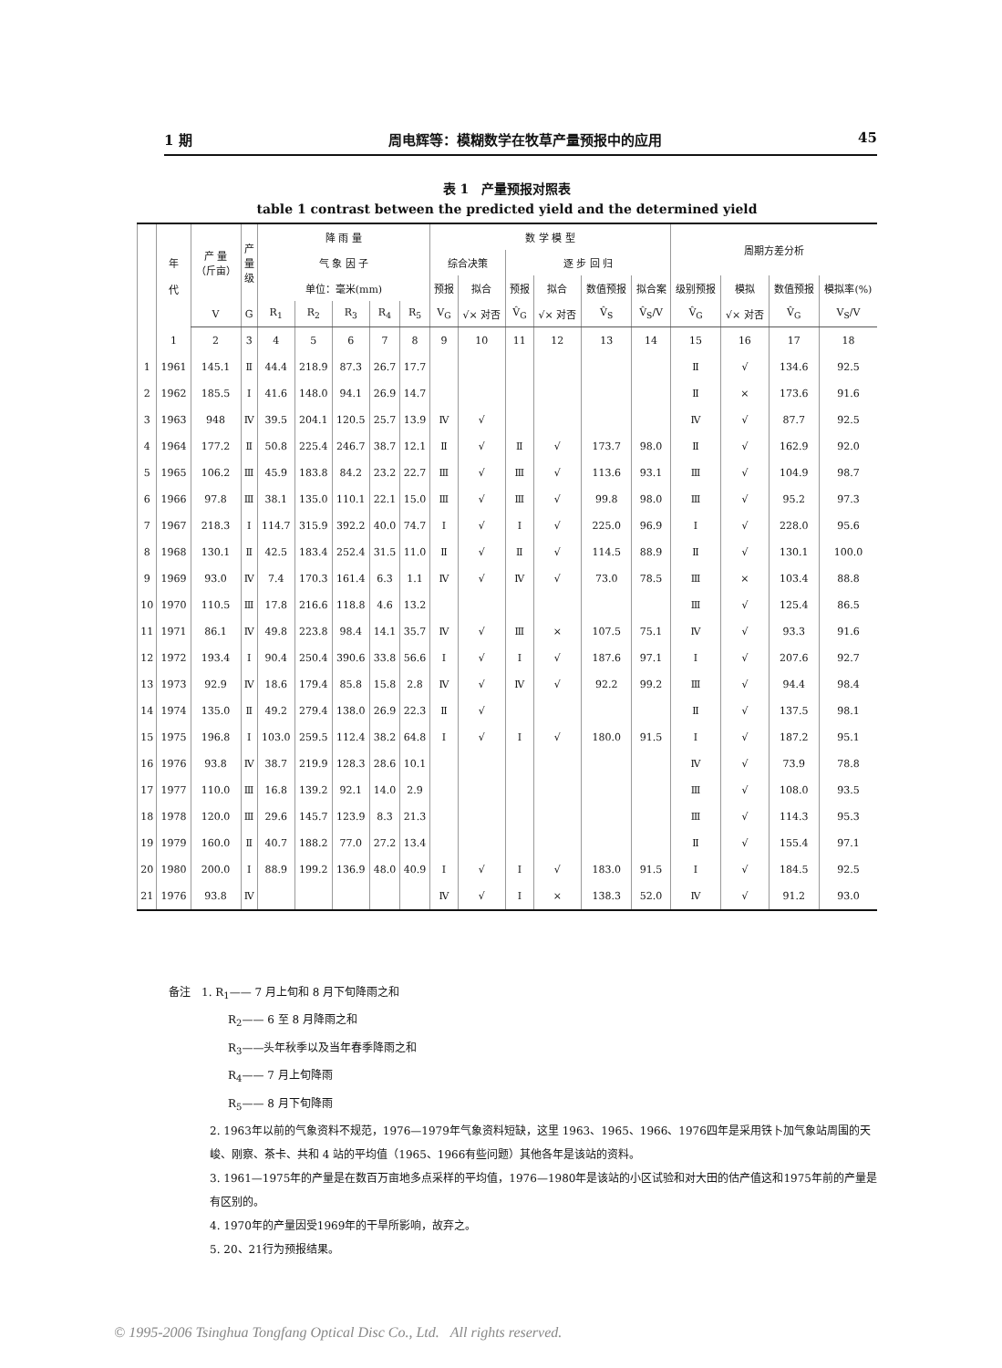1 期 周电辉等：模糊数学在牧草产量预报中的应用 45
表 1　产量预报对照表
table 1 contrast between the predicted yield and the determined yield
| | 年 代 | 产 量 （斤亩） | 产 量 级 | 降 雨 量 | | | | | 数 学 模 型 | | | | | | 周期方差分析 | | | |
| --- | --- | --- | --- | --- | --- | --- | --- | --- | --- | --- | --- | --- | --- | --- | --- | --- | --- | --- |
| | | | | 气 象 因 子 | | | | | 综合决策 | | 逐 步 回 归 | | | | | | | |
| | | | | 单位：毫米(mm) | | | | | 预报 | 拟合 | 预报 | 拟合 | 数值预报 | 拟合案 | 级别预报 | 模拟 | 数值预报 | 模拟率(%) |
| | | V | G | R<sub>1</sub> | R<sub>2</sub> | R<sub>3</sub> | R<sub>4</sub> | R<sub>5</sub> | V<sub>G</sub> | √× 对否 | V̂<sub>G</sub> | √× 对否 | V̂<sub>S</sub> | V̂<sub>S</sub>/V | V̂<sub>G</sub> | √× 对否 | V̂<sub>G</sub> | V<sub>S</sub>/V |
| | 1 | 2 | 3 | 4 | 5 | 6 | 7 | 8 | 9 | 10 | 11 | 12 | 13 | 14 | 15 | 16 | 17 | 18 |
| 1 | 1961 | 145.1 | Ⅱ | 44.4 | 218.9 | 87.3 | 26.7 | 17.7 | | | | | | | Ⅱ | √ | 134.6 | 92.5 |
| 2 | 1962 | 185.5 | Ⅰ | 41.6 | 148.0 | 94.1 | 26.9 | 14.7 | | | | | | | Ⅱ | × | 173.6 | 91.6 |
| 3 | 1963 | 948 | Ⅳ | 39.5 | 204.1 | 120.5 | 25.7 | 13.9 | Ⅳ | √ | | | | | Ⅳ | √ | 87.7 | 92.5 |
| 4 | 1964 | 177.2 | Ⅱ | 50.8 | 225.4 | 246.7 | 38.7 | 12.1 | Ⅱ | √ | Ⅱ | √ | 173.7 | 98.0 | Ⅱ | √ | 162.9 | 92.0 |
| 5 | 1965 | 106.2 | Ⅲ | 45.9 | 183.8 | 84.2 | 23.2 | 22.7 | Ⅲ | √ | Ⅲ | √ | 113.6 | 93.1 | Ⅲ | √ | 104.9 | 98.7 |
| 6 | 1966 | 97.8 | Ⅲ | 38.1 | 135.0 | 110.1 | 22.1 | 15.0 | Ⅲ | √ | Ⅲ | √ | 99.8 | 98.0 | Ⅲ | √ | 95.2 | 97.3 |
| 7 | 1967 | 218.3 | Ⅰ | 114.7 | 315.9 | 392.2 | 40.0 | 74.7 | Ⅰ | √ | Ⅰ | √ | 225.0 | 96.9 | Ⅰ | √ | 228.0 | 95.6 |
| 8 | 1968 | 130.1 | Ⅱ | 42.5 | 183.4 | 252.4 | 31.5 | 11.0 | Ⅱ | √ | Ⅱ | √ | 114.5 | 88.9 | Ⅱ | √ | 130.1 | 100.0 |
| 9 | 1969 | 93.0 | Ⅳ | 7.4 | 170.3 | 161.4 | 6.3 | 1.1 | Ⅳ | √ | Ⅳ | √ | 73.0 | 78.5 | Ⅲ | × | 103.4 | 88.8 |
| 10 | 1970 | 110.5 | Ⅲ | 17.8 | 216.6 | 118.8 | 4.6 | 13.2 | | | | | | | Ⅲ | √ | 125.4 | 86.5 |
| 11 | 1971 | 86.1 | Ⅳ | 49.8 | 223.8 | 98.4 | 14.1 | 35.7 | Ⅳ | √ | Ⅲ | × | 107.5 | 75.1 | Ⅳ | √ | 93.3 | 91.6 |
| 12 | 1972 | 193.4 | Ⅰ | 90.4 | 250.4 | 390.6 | 33.8 | 56.6 | Ⅰ | √ | Ⅰ | √ | 187.6 | 97.1 | Ⅰ | √ | 207.6 | 92.7 |
| 13 | 1973 | 92.9 | Ⅳ | 18.6 | 179.4 | 85.8 | 15.8 | 2.8 | Ⅳ | √ | Ⅳ | √ | 92.2 | 99.2 | Ⅲ | √ | 94.4 | 98.4 |
| 14 | 1974 | 135.0 | Ⅱ | 49.2 | 279.4 | 138.0 | 26.9 | 22.3 | Ⅱ | √ | | | | | Ⅱ | √ | 137.5 | 98.1 |
| 15 | 1975 | 196.8 | Ⅰ | 103.0 | 259.5 | 112.4 | 38.2 | 64.8 | Ⅰ | √ | Ⅰ | √ | 180.0 | 91.5 | Ⅰ | √ | 187.2 | 95.1 |
| 16 | 1976 | 93.8 | Ⅳ | 38.7 | 219.9 | 128.3 | 28.6 | 10.1 | | | | | | | Ⅳ | √ | 73.9 | 78.8 |
| 17 | 1977 | 110.0 | Ⅲ | 16.8 | 139.2 | 92.1 | 14.0 | 2.9 | | | | | | | Ⅲ | √ | 108.0 | 93.5 |
| 18 | 1978 | 120.0 | Ⅲ | 29.6 | 145.7 | 123.9 | 8.3 | 21.3 | | | | | | | Ⅲ | √ | 114.3 | 95.3 |
| 19 | 1979 | 160.0 | Ⅱ | 40.7 | 188.2 | 77.0 | 27.2 | 13.4 | | | | | | | Ⅱ | √ | 155.4 | 97.1 |
| 20 | 1980 | 200.0 | Ⅰ | 88.9 | 199.2 | 136.9 | 48.0 | 40.9 | Ⅰ | √ | Ⅰ | √ | 183.0 | 91.5 | Ⅰ | √ | 184.5 | 92.5 |
| 21 | 1976 | 93.8 | Ⅳ | | | | | | Ⅳ | √ | Ⅰ | × | 138.3 | 52.0 | Ⅳ | √ | 91.2 | 93.0 |
备注　1. R<sub>1</sub>—— 7 月上旬和 8 月下旬降雨之和
R<sub>2</sub>—— 6 至 8 月降雨之和
R<sub>3</sub>——头年秋季以及当年春季降雨之和
R<sub>4</sub>—— 7 月上旬降雨
R<sub>5</sub>—— 8 月下旬降雨
2. 1963年以前的气象资料不规范，1976—1979年气象资料短缺，这里 1963、1965、1966、1976四年是采用铁卜加气象站周围的天峻、刚察、茶卡、共和 4 站的平均值（1965、1966有些问题）其他各年是该站的资料。
3. 1961—1975年的产量是在数百万亩地多点采样的平均值，1976—1980年是该站的小区试验和对大田的估产值这和1975年前的产量是有区别的。
4. 1970年的产量因受1969年的干旱所影响，故弃之。
5. 20、21行为预报结果。
© 1995-2006 Tsinghua Tongfang Optical Disc Co., Ltd. All rights reserved.